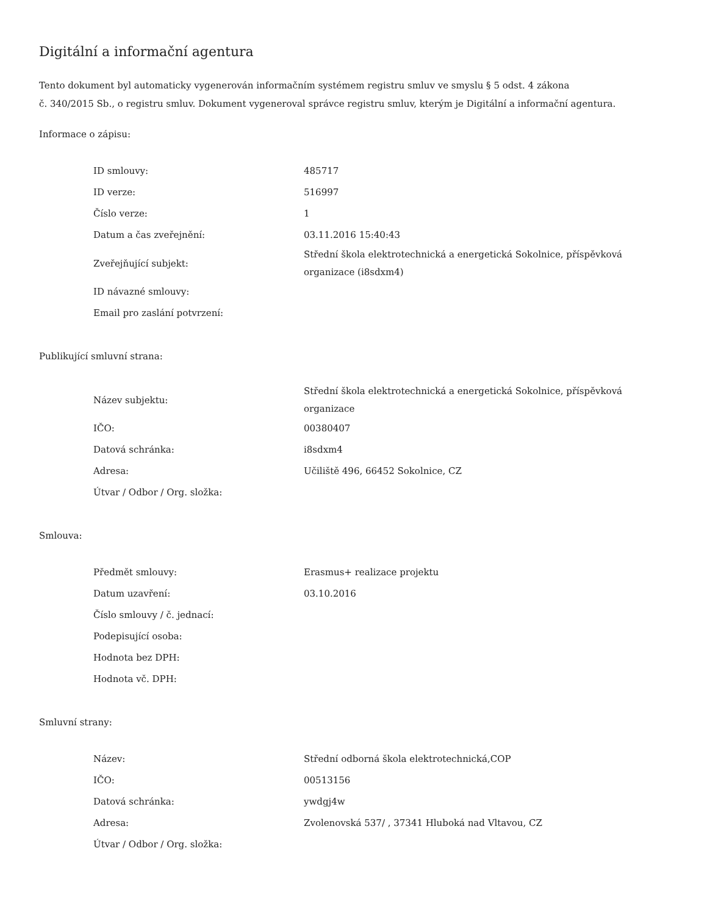Digitální a informační agentura
Tento dokument byl automaticky vygenerován informačním systémem registru smluv ve smyslu § 5 odst. 4 zákona
č. 340/2015 Sb., o registru smluv. Dokument vygeneroval správce registru smluv, kterým je Digitální a informační agentura.
Informace o zápisu:
| ID smlouvy: | 485717 |
| ID verze: | 516997 |
| Číslo verze: | 1 |
| Datum a čas zveřejnění: | 03.11.2016 15:40:43 |
| Zveřejňující subjekt: | Střední škola elektrotechnická a energetická Sokolnice, příspěvková organizace (i8sdxm4) |
| ID návazné smlouvy: | |
| Email pro zaslání potvrzení: | |
Publikující smluvní strana:
| Název subjektu: | Střední škola elektrotechnická a energetická Sokolnice, příspěvková organizace |
| IČO: | 00380407 |
| Datová schránka: | i8sdxm4 |
| Adresa: | Učiliště 496, 66452 Sokolnice, CZ |
| Útvar / Odbor / Org. složka: | |
Smlouva:
| Předmět smlouvy: | Erasmus+ realizace projektu |
| Datum uzavření: | 03.10.2016 |
| Číslo smlouvy / č. jednací: | |
| Podepisující osoba: | |
| Hodnota bez DPH: | |
| Hodnota vč. DPH: | |
Smluvní strany:
| Název: | Střední odborná škola elektrotechnická,COP |
| IČO: | 00513156 |
| Datová schránka: | ywdgj4w |
| Adresa: | Zvolenovská 537/ , 37341 Hluboká nad Vltavou, CZ |
| Útvar / Odbor / Org. složka: | |